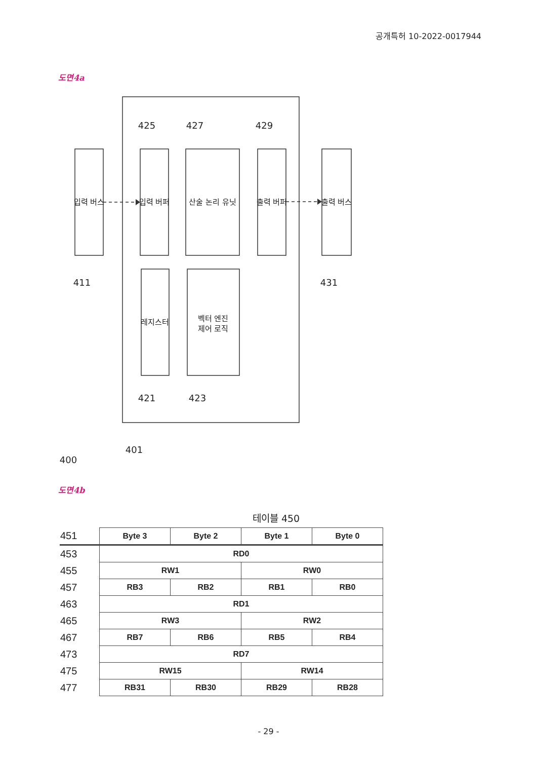공개특허 10-2022-0017944
도면4a
입력 버스
입력 버퍼
산술 논리 유닛
출력 버퍼
출력 버스
레지스터
벡터 엔진
제어 로직
425
427
429
411
431
421
423
401
400
도면4b
테이블 450
| 451 | Byte 3 | Byte 2 | Byte 1 | Byte 0 |
| 453 | RD0 | | | |
| 455 | RW1 | | RW0 | |
| 457 | RB3 | RB2 | RB1 | RB0 |
| 463 | RD1 | | | |
| 465 | RW3 | | RW2 | |
| 467 | RB7 | RB6 | RB5 | RB4 |
| 473 | RD7 | | | |
| 475 | RW15 | | RW14 | |
| 477 | RB31 | RB30 | RB29 | RB28 |
- 29 -